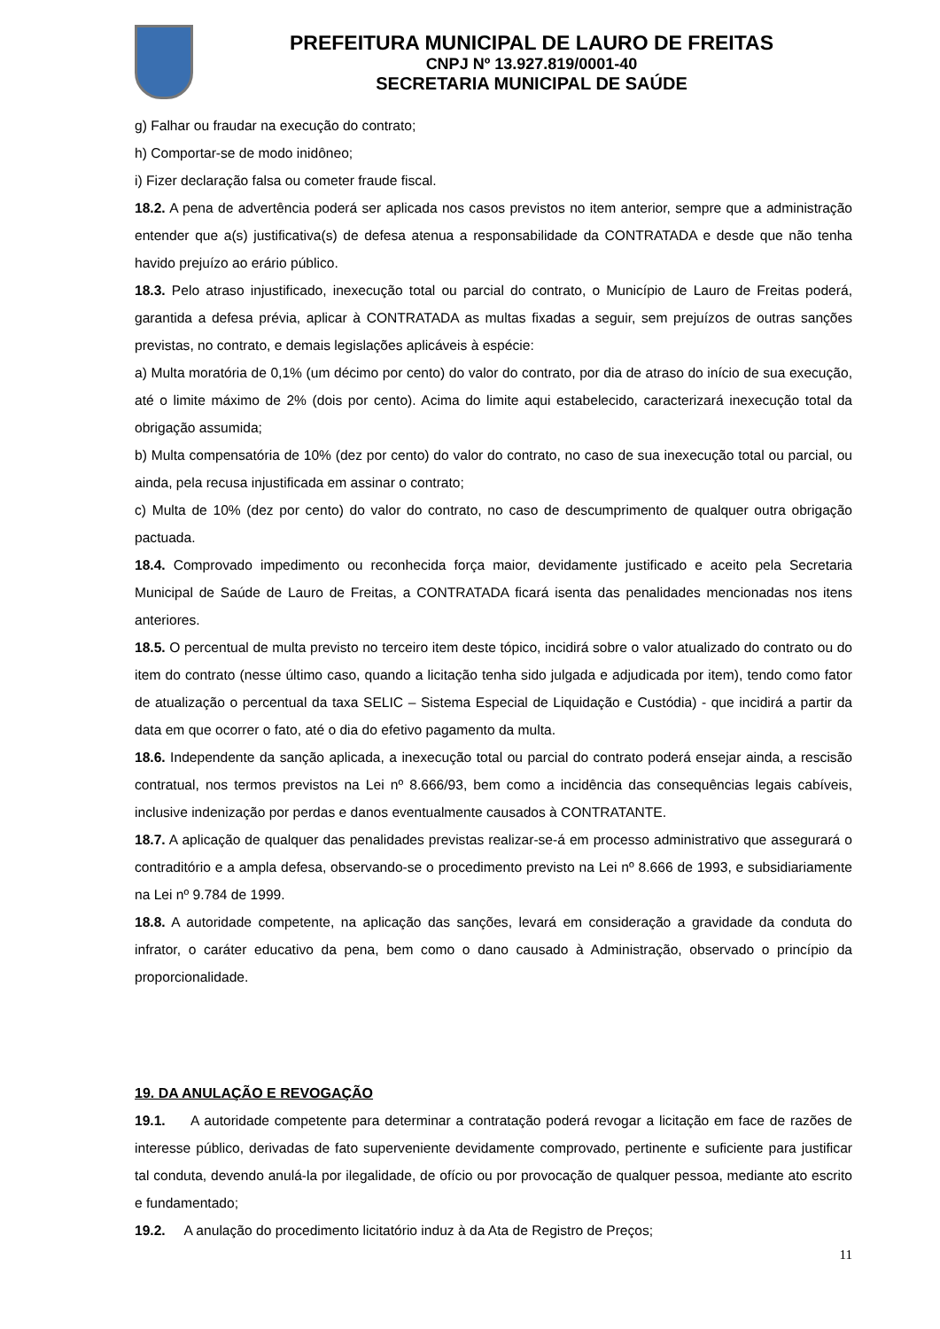PREFEITURA MUNICIPAL DE LAURO DE FREITAS
CNPJ Nº 13.927.819/0001-40
SECRETARIA MUNICIPAL DE SAÚDE
g) Falhar ou fraudar na execução do contrato;
h) Comportar-se de modo inidôneo;
i) Fizer declaração falsa ou cometer fraude fiscal.
18.2. A pena de advertência poderá ser aplicada nos casos previstos no item anterior, sempre que a administração entender que a(s) justificativa(s) de defesa atenua a responsabilidade da CONTRATADA e desde que não tenha havido prejuízo ao erário público.
18.3. Pelo atraso injustificado, inexecução total ou parcial do contrato, o Município de Lauro de Freitas poderá, garantida a defesa prévia, aplicar à CONTRATADA as multas fixadas a seguir, sem prejuízos de outras sanções previstas, no contrato, e demais legislações aplicáveis à espécie:
a) Multa moratória de 0,1% (um décimo por cento) do valor do contrato, por dia de atraso do início de sua execução, até o limite máximo de 2% (dois por cento). Acima do limite aqui estabelecido, caracterizará inexecução total da obrigação assumida;
b) Multa compensatória de 10% (dez por cento) do valor do contrato, no caso de sua inexecução total ou parcial, ou ainda, pela recusa injustificada em assinar o contrato;
c) Multa de 10% (dez por cento) do valor do contrato, no caso de descumprimento de qualquer outra obrigação pactuada.
18.4. Comprovado impedimento ou reconhecida força maior, devidamente justificado e aceito pela Secretaria Municipal de Saúde de Lauro de Freitas, a CONTRATADA ficará isenta das penalidades mencionadas nos itens anteriores.
18.5. O percentual de multa previsto no terceiro item deste tópico, incidirá sobre o valor atualizado do contrato ou do item do contrato (nesse último caso, quando a licitação tenha sido julgada e adjudicada por item), tendo como fator de atualização o percentual da taxa SELIC – Sistema Especial de Liquidação e Custódia) - que incidirá a partir da data em que ocorrer o fato, até o dia do efetivo pagamento da multa.
18.6. Independente da sanção aplicada, a inexecução total ou parcial do contrato poderá ensejar ainda, a rescisão contratual, nos termos previstos na Lei nº 8.666/93, bem como a incidência das consequências legais cabíveis, inclusive indenização por perdas e danos eventualmente causados à CONTRATANTE.
18.7. A aplicação de qualquer das penalidades previstas realizar-se-á em processo administrativo que assegurará o contraditório e a ampla defesa, observando-se o procedimento previsto na Lei nº 8.666 de 1993, e subsidiariamente na Lei nº 9.784 de 1999.
18.8. A autoridade competente, na aplicação das sanções, levará em consideração a gravidade da conduta do infrator, o caráter educativo da pena, bem como o dano causado à Administração, observado o princípio da proporcionalidade.
19. DA ANULAÇÃO E REVOGAÇÃO
19.1. A autoridade competente para determinar a contratação poderá revogar a licitação em face de razões de interesse público, derivadas de fato superveniente devidamente comprovado, pertinente e suficiente para justificar tal conduta, devendo anulá-la por ilegalidade, de ofício ou por provocação de qualquer pessoa, mediante ato escrito e fundamentado;
19.2. A anulação do procedimento licitatório induz à da Ata de Registro de Preços;
11